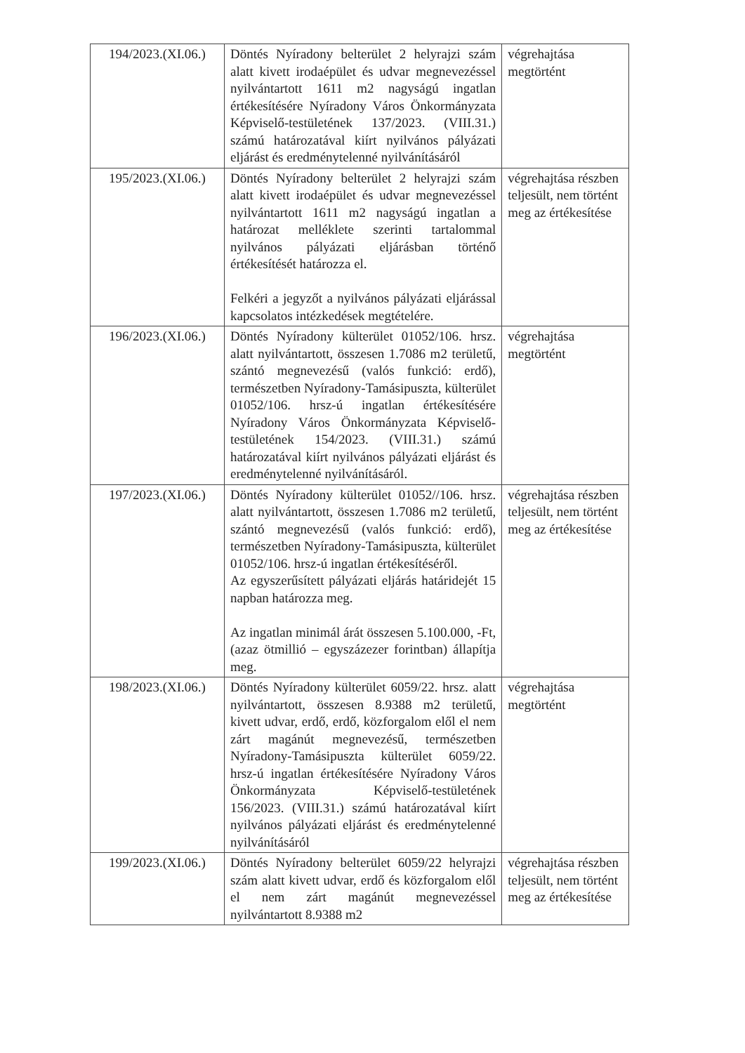| 194/2023.(XI.06.) | Döntés Nyíradony belterület 2 helyrajzi szám alatt kivett irodaépület és udvar megnevezéssel nyilvántartott 1611 m2 nagyságú ingatlan értékesítésére Nyíradony Város Önkormányzata Képviselő-testületének 137/2023. (VIII.31.) számú határozatával kiírt nyilvános pályázati eljárást és eredménytelenné nyilvánításáról | végrehajtása megtörtént |
| 195/2023.(XI.06.) | Döntés Nyíradony belterület 2 helyrajzi szám alatt kivett irodaépület és udvar megnevezéssel nyilvántartott 1611 m2 nagyságú ingatlan a határozat melléklete szerinti tartalommal nyilvános pályázati eljárásban történő értékesítését határozza el. Felkéri a jegyzőt a nyilvános pályázati eljárással kapcsolatos intézkedések megtételére. | végrehajtása részben teljesült, nem történt meg az értékesítése |
| 196/2023.(XI.06.) | Döntés Nyíradony külterület 01052/106. hrsz. alatt nyilvántartott, összesen 1.7086 m2 területű, szántó megnevezésű (valós funkció: erdő), természetben Nyíradony-Tamásipuszta, külterület 01052/106. hrsz-ú ingatlan értékesítésére Nyíradony Város Önkormányzata Képviselő-testületének 154/2023. (VIII.31.) számú határozatával kiírt nyilvános pályázati eljárást és eredménytelenné nyilvánításáról. | végrehajtása megtörtént |
| 197/2023.(XI.06.) | Döntés Nyíradony külterület 01052//106. hrsz. alatt nyilvántartott, összesen 1.7086 m2 területű, szántó megnevezésű (valós funkció: erdő), természetben Nyíradony-Tamásipuszta, külterület 01052/106. hrsz-ú ingatlan értékesítéséről. Az egyszerűsített pályázati eljárás határidejét 15 napban határozza meg. Az ingatlan minimál árát összesen 5.100.000, -Ft, (azaz ötmillió – egyszázezer forintban) állapítja meg. | végrehajtása részben teljesült, nem történt meg az értékesítése |
| 198/2023.(XI.06.) | Döntés Nyíradony külterület 6059/22. hrsz. alatt nyilvántartott, összesen 8.9388 m2 területű, kivett udvar, erdő, erdő, közforgalom elől el nem zárt magánút megnevezésű, természetben Nyíradony-Tamásipuszta külterület 6059/22. hrsz-ú ingatlan értékesítésére Nyíradony Város Önkormányzata Képviselő-testületének 156/2023. (VIII.31.) számú határozatával kiírt nyilvános pályázati eljárást és eredménytelenné nyilvánításáról | végrehajtása megtörtént |
| 199/2023.(XI.06.) | Döntés Nyíradony belterület 6059/22 helyrajzi szám alatt kivett udvar, erdő és közforgalom elől el nem zárt magánút megnevezéssel nyilvántartott 8.9388 m2 | végrehajtása részben teljesült, nem történt meg az értékesítése |